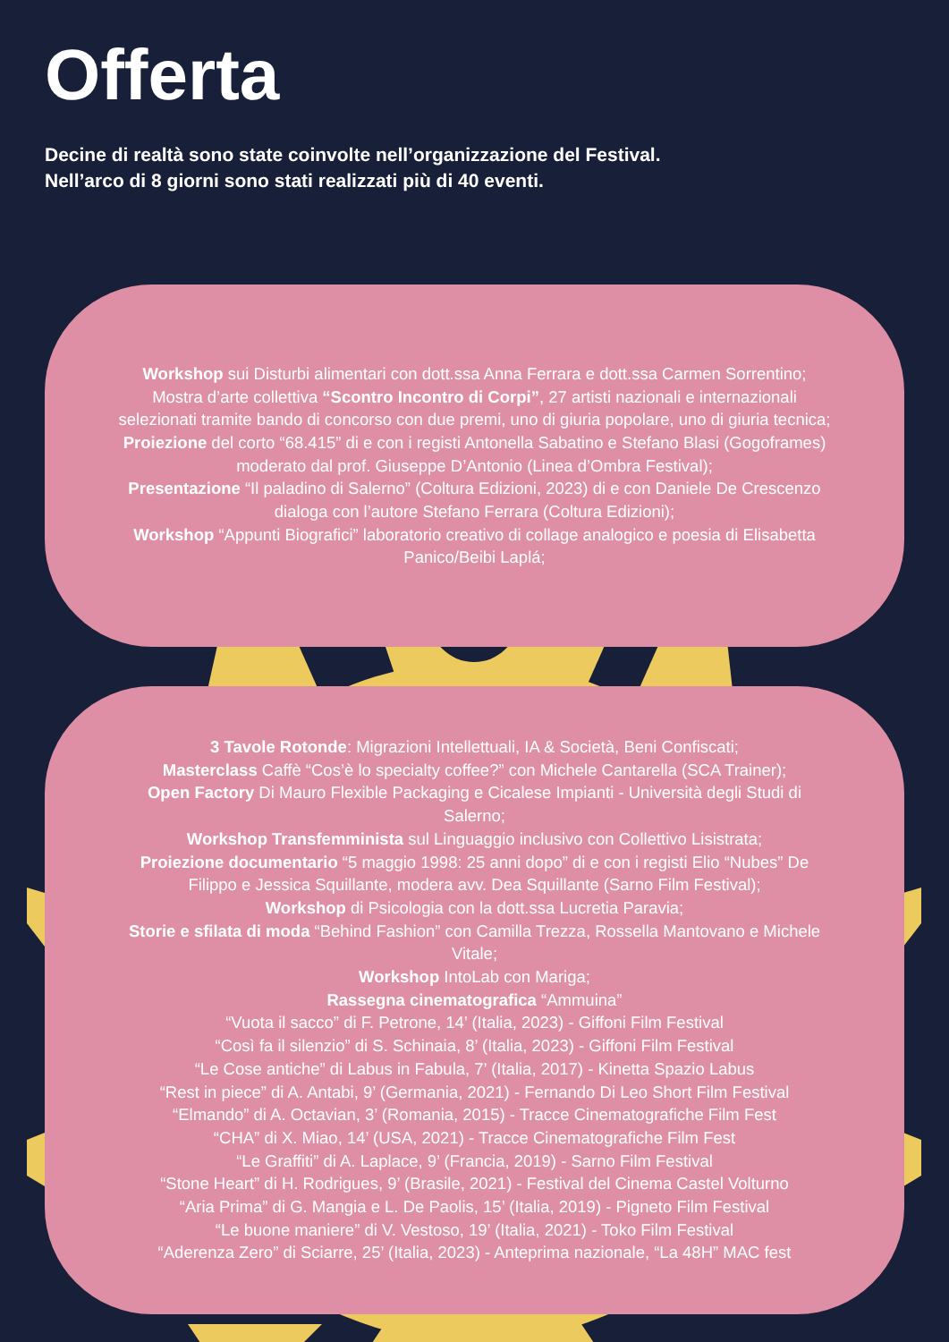Offerta
Decine di realtà sono state coinvolte nell’organizzazione del Festival.
Nell’arco di 8 giorni sono stati realizzati più di 40 eventi.
Workshop sui Disturbi alimentari con dott.ssa Anna Ferrara e dott.ssa Carmen Sorrentino;
Mostra d’arte collettiva “Scontro Incontro di Corpi”, 27 artisti nazionali e internazionali selezionati tramite bando di concorso con due premi, uno di giuria popolare, uno di giuria tecnica;
Proiezione del corto “68.415” di e con i registi Antonella Sabatino e Stefano Blasi (Gogoframes) moderato dal prof. Giuseppe D’Antonio (Linea d’Ombra Festival);
Presentazione “Il paladino di Salerno” (Coltura Edizioni, 2023) di e con Daniele De Crescenzo dialoga con l’autore Stefano Ferrara (Coltura Edizioni);
Workshop “Appunti Biografici” laboratorio creativo di collage analogico e poesia di Elisabetta Panico/Beibi Laplá;
3 Tavole Rotonde: Migrazioni Intellettuali, IA & Società, Beni Confiscati;
Masterclass Caffè “Cos’è lo specialty coffee?” con Michele Cantarella (SCA Trainer);
Open Factory Di Mauro Flexible Packaging e Cicalese Impianti - Università degli Studi di Salerno;
Workshop Transfemminista sul Linguaggio inclusivo con Collettivo Lisistrata;
Proiezione documentario “5 maggio 1998: 25 anni dopo” di e con i registi Elio “Nubes” De Filippo e Jessica Squillante, modera avv. Dea Squillante (Sarno Film Festival);
Workshop di Psicologia con la dott.ssa Lucretia Paravia;
Storie e sfilata di moda “Behind Fashion” con Camilla Trezza, Rossella Mantovano e Michele Vitale;
Workshop IntoLab con Mariga;
Rassegna cinematografica “Ammuina”
“Vuota il sacco” di F. Petrone, 14’ (Italia, 2023) - Giffoni Film Festival
“Così fa il silenzio” di S. Schinaia, 8’ (Italia, 2023) - Giffoni Film Festival
“Le Cose antiche” di Labus in Fabula, 7’ (Italia, 2017) - Kinetta Spazio Labus
“Rest in piece” di A. Antabi, 9’ (Germania, 2021) - Fernando Di Leo Short Film Festival
“Elmando” di A. Octavian, 3’ (Romania, 2015) - Tracce Cinematografiche Film Fest
“CHA” di X. Miao, 14’ (USA, 2021) - Tracce Cinematografiche Film Fest
“Le Graffiti” di A. Laplace, 9’ (Francia, 2019) - Sarno Film Festival
“Stone Heart” di H. Rodrigues, 9’ (Brasile, 2021) - Festival del Cinema Castel Volturno
“Aria Prima” di G. Mangia e L. De Paolis, 15’ (Italia, 2019) - Pigneto Film Festival
“Le buone maniere” di V. Vestoso, 19’ (Italia, 2021) - Toko Film Festival
“Aderenza Zero” di Sciarre, 25’ (Italia, 2023) - Anteprima nazionale, “La 48H” MAC fest